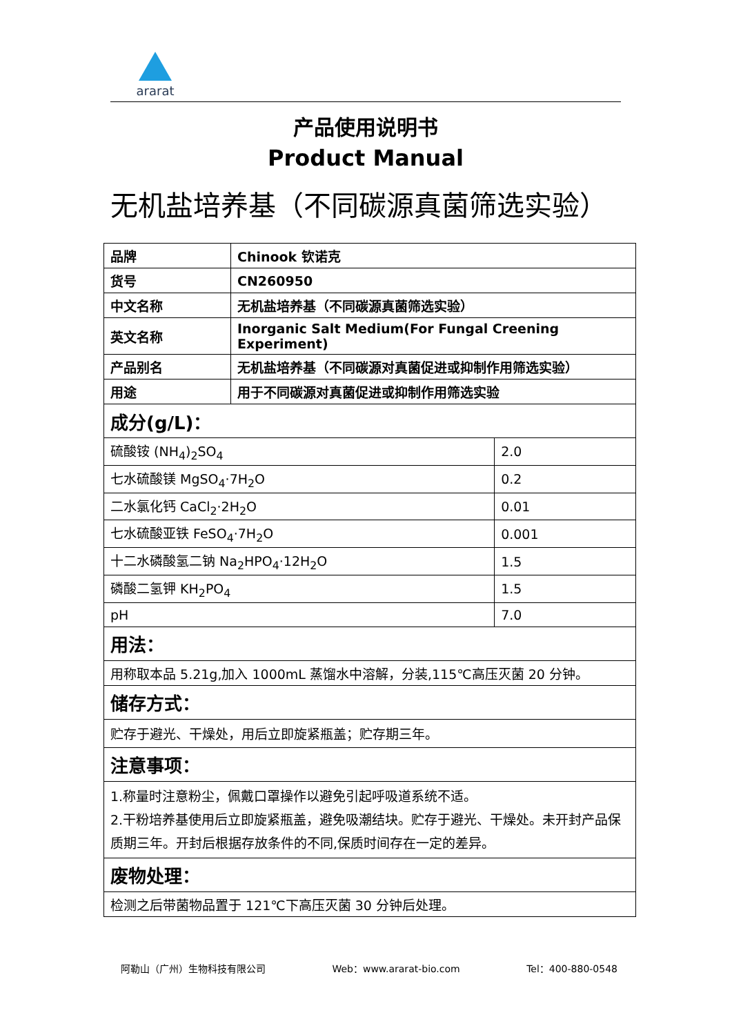ararat
产品使用说明书
Product Manual
无机盐培养基（不同碳源真菌筛选实验）
| 品牌 | Chinook 钦诺克 | |
| 货号 | CN260950 | |
| 中文名称 | 无机盐培养基（不同碳源真菌筛选实验） | |
| 英文名称 | Inorganic Salt Medium(For Fungal Creening Experiment) | |
| 产品别名 | 无机盐培养基（不同碳源对真菌促进或抑制作用筛选实验） | |
| 用途 | 用于不同碳源对真菌促进或抑制作用筛选实验 | |
| 成分(g/L)： | | |
| 硫酸铵 (NH<sub>4</sub>)<sub>2</sub>SO<sub>4</sub> | | 2.0 |
| 七水硫酸镁 MgSO<sub>4</sub>·7H<sub>2</sub>O | | 0.2 |
| 二水氯化钙 CaCl<sub>2</sub>·2H<sub>2</sub>O | | 0.01 |
| 七水硫酸亚铁 FeSO<sub>4</sub>·7H<sub>2</sub>O | | 0.001 |
| 十二水磷酸氢二钠 Na<sub>2</sub>HPO<sub>4</sub>·12H<sub>2</sub>O | | 1.5 |
| 磷酸二氢钾 KH<sub>2</sub>PO<sub>4</sub> | | 1.5 |
| pH | | 7.0 |
| 用法： | | |
| 用称取本品 5.21g,加入 1000mL 蒸馏水中溶解，分装,115℃高压灭菌 20 分钟。 | | |
| 储存方式： | | |
| 贮存于避光、干燥处，用后立即旋紧瓶盖；贮存期三年。 | | |
| 注意事项： | | |
| 1.称量时注意粉尘，佩戴口罩操作以避免引起呼吸道系统不适。 2.干粉培养基使用后立即旋紧瓶盖，避免吸潮结块。贮存于避光、干燥处。未开封产品保质期三年。开封后根据存放条件的不同,保质时间存在一定的差异。 | | |
| 废物处理： | | |
| 检测之后带菌物品置于 121℃下高压灭菌 30 分钟后处理。 | | |
阿勒山（广州）生物科技有限公司 Web：www.ararat-bio.com Tel：400-880-0548